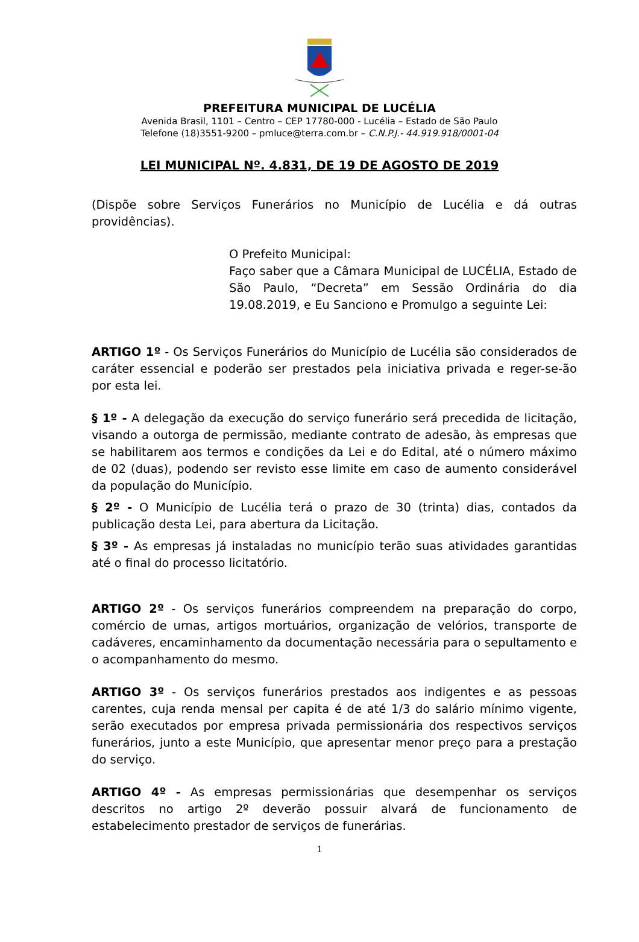PREFEITURA MUNICIPAL DE LUCÉLIA
Avenida Brasil, 1101 – Centro – CEP 17780-000 - Lucélia – Estado de São Paulo
Telefone (18)3551-9200 – pmluce@terra.com.br – C.N.P.J.- 44.919.918/0001-04
LEI MUNICIPAL Nº. 4.831, DE 19 DE AGOSTO DE 2019
(Dispõe sobre Serviços Funerários no Município de Lucélia e dá outras providências).
O Prefeito Municipal:
Faço saber que a Câmara Municipal de LUCÉLIA, Estado de São Paulo, “Decreta” em Sessão Ordinária do dia 19.08.2019, e Eu Sanciono e Promulgo a seguinte Lei:
ARTIGO 1º - Os Serviços Funerários do Município de Lucélia são considerados de caráter essencial e poderão ser prestados pela iniciativa privada e reger-se-ão por esta lei.
§ 1º - A delegação da execução do serviço funerário será precedida de licitação, visando a outorga de permissão, mediante contrato de adesão, às empresas que se habilitarem aos termos e condições da Lei e do Edital, até o número máximo de 02 (duas), podendo ser revisto esse limite em caso de aumento considerável da população do Município.
§ 2º - O Município de Lucélia terá o prazo de 30 (trinta) dias, contados da publicação desta Lei, para abertura da Licitação.
§ 3º - As empresas já instaladas no município terão suas atividades garantidas até o final do processo licitatório.
ARTIGO 2º - Os serviços funerários compreendem na preparação do corpo, comércio de urnas, artigos mortuários, organização de velórios, transporte de cadáveres, encaminhamento da documentação necessária para o sepultamento e o acompanhamento do mesmo.
ARTIGO 3º - Os serviços funerários prestados aos indigentes e as pessoas carentes, cuja renda mensal per capita é de até 1/3 do salário mínimo vigente, serão executados por empresa privada permissionária dos respectivos serviços funerários, junto a este Município, que apresentar menor preço para a prestação do serviço.
ARTIGO 4º - As empresas permissionárias que desempenhar os serviços descritos no artigo 2º deverão possuir alvará de funcionamento de estabelecimento prestador de serviços de funerárias.
1